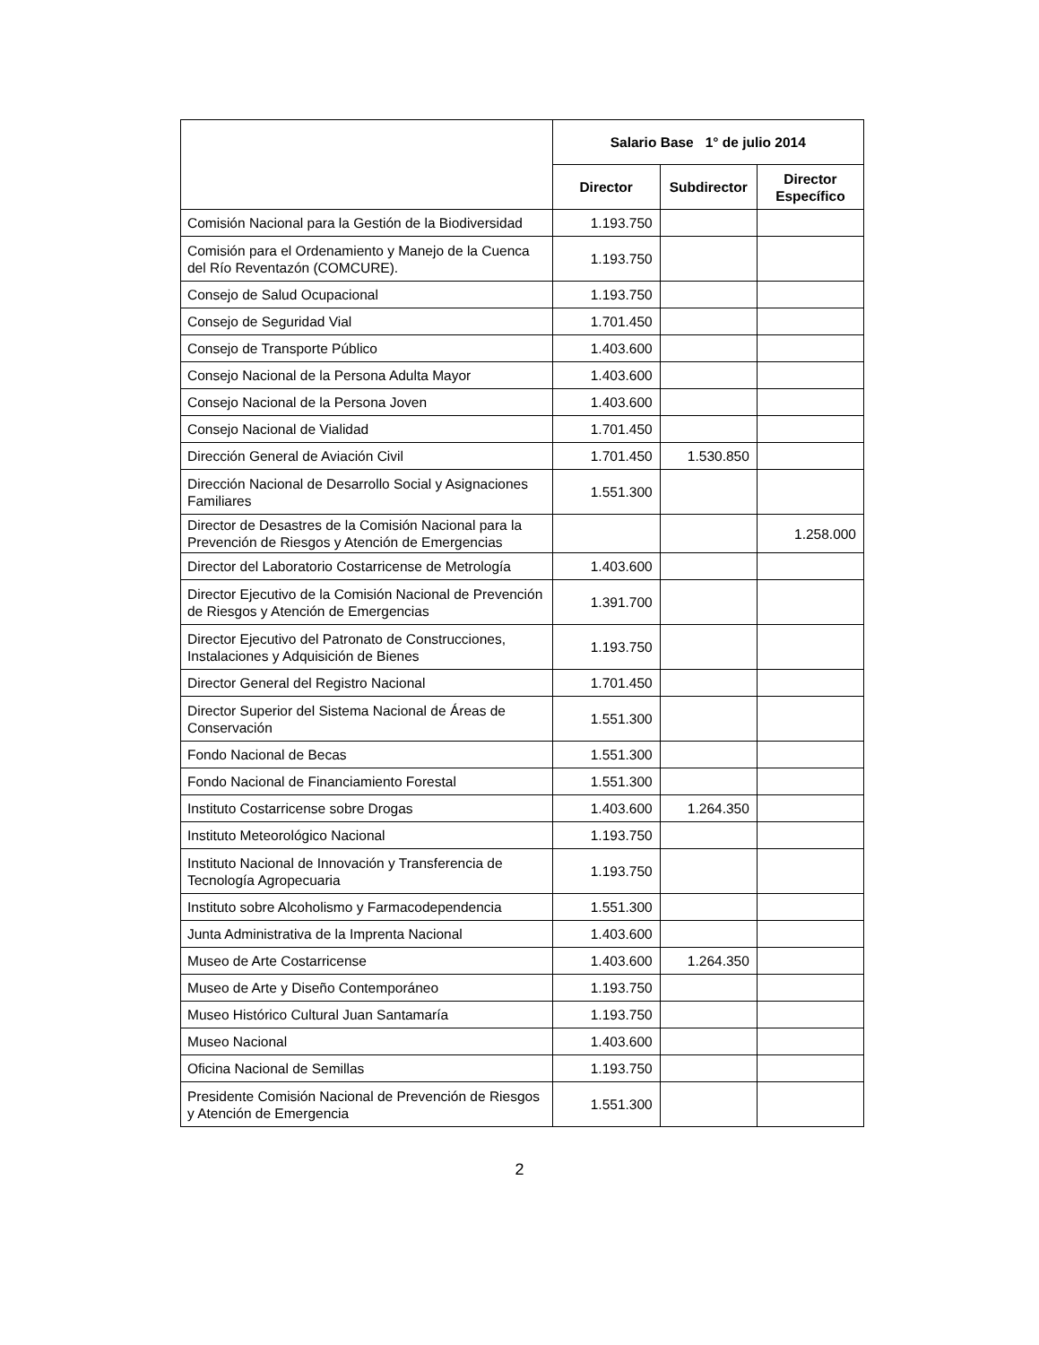| | Salario Base 1° de julio 2014 | | |
| --- | --- | --- | --- |
| | Director | Subdirector | Director Específico |
| Comisión Nacional para la Gestión de la Biodiversidad | 1.193.750 | | |
| Comisión para el Ordenamiento y Manejo de la Cuenca del Río Reventazón (COMCURE). | 1.193.750 | | |
| Consejo de Salud Ocupacional | 1.193.750 | | |
| Consejo de Seguridad Vial | 1.701.450 | | |
| Consejo de Transporte Público | 1.403.600 | | |
| Consejo Nacional de la Persona Adulta Mayor | 1.403.600 | | |
| Consejo Nacional de la Persona Joven | 1.403.600 | | |
| Consejo Nacional de Vialidad | 1.701.450 | | |
| Dirección General de Aviación Civil | 1.701.450 | 1.530.850 | |
| Dirección Nacional de Desarrollo Social y Asignaciones Familiares | 1.551.300 | | |
| Director de Desastres de la Comisión Nacional para la Prevención de Riesgos y Atención de Emergencias | | | 1.258.000 |
| Director del Laboratorio Costarricense de Metrología | 1.403.600 | | |
| Director Ejecutivo de la Comisión Nacional de Prevención de Riesgos y Atención de Emergencias | 1.391.700 | | |
| Director Ejecutivo del Patronato de Construcciones, Instalaciones y Adquisición de Bienes | 1.193.750 | | |
| Director General del Registro Nacional | 1.701.450 | | |
| Director Superior del Sistema Nacional de Áreas de Conservación | 1.551.300 | | |
| Fondo Nacional de Becas | 1.551.300 | | |
| Fondo Nacional de Financiamiento Forestal | 1.551.300 | | |
| Instituto Costarricense sobre Drogas | 1.403.600 | 1.264.350 | |
| Instituto Meteorológico Nacional | 1.193.750 | | |
| Instituto Nacional de Innovación y Transferencia de Tecnología Agropecuaria | 1.193.750 | | |
| Instituto sobre Alcoholismo y Farmacodependencia | 1.551.300 | | |
| Junta Administrativa de la Imprenta Nacional | 1.403.600 | | |
| Museo de Arte Costarricense | 1.403.600 | 1.264.350 | |
| Museo de Arte y Diseño Contemporáneo | 1.193.750 | | |
| Museo Histórico Cultural Juan Santamaría | 1.193.750 | | |
| Museo Nacional | 1.403.600 | | |
| Oficina Nacional de Semillas | 1.193.750 | | |
| Presidente Comisión Nacional de Prevención de Riesgos y Atención de Emergencia | 1.551.300 | | |
2